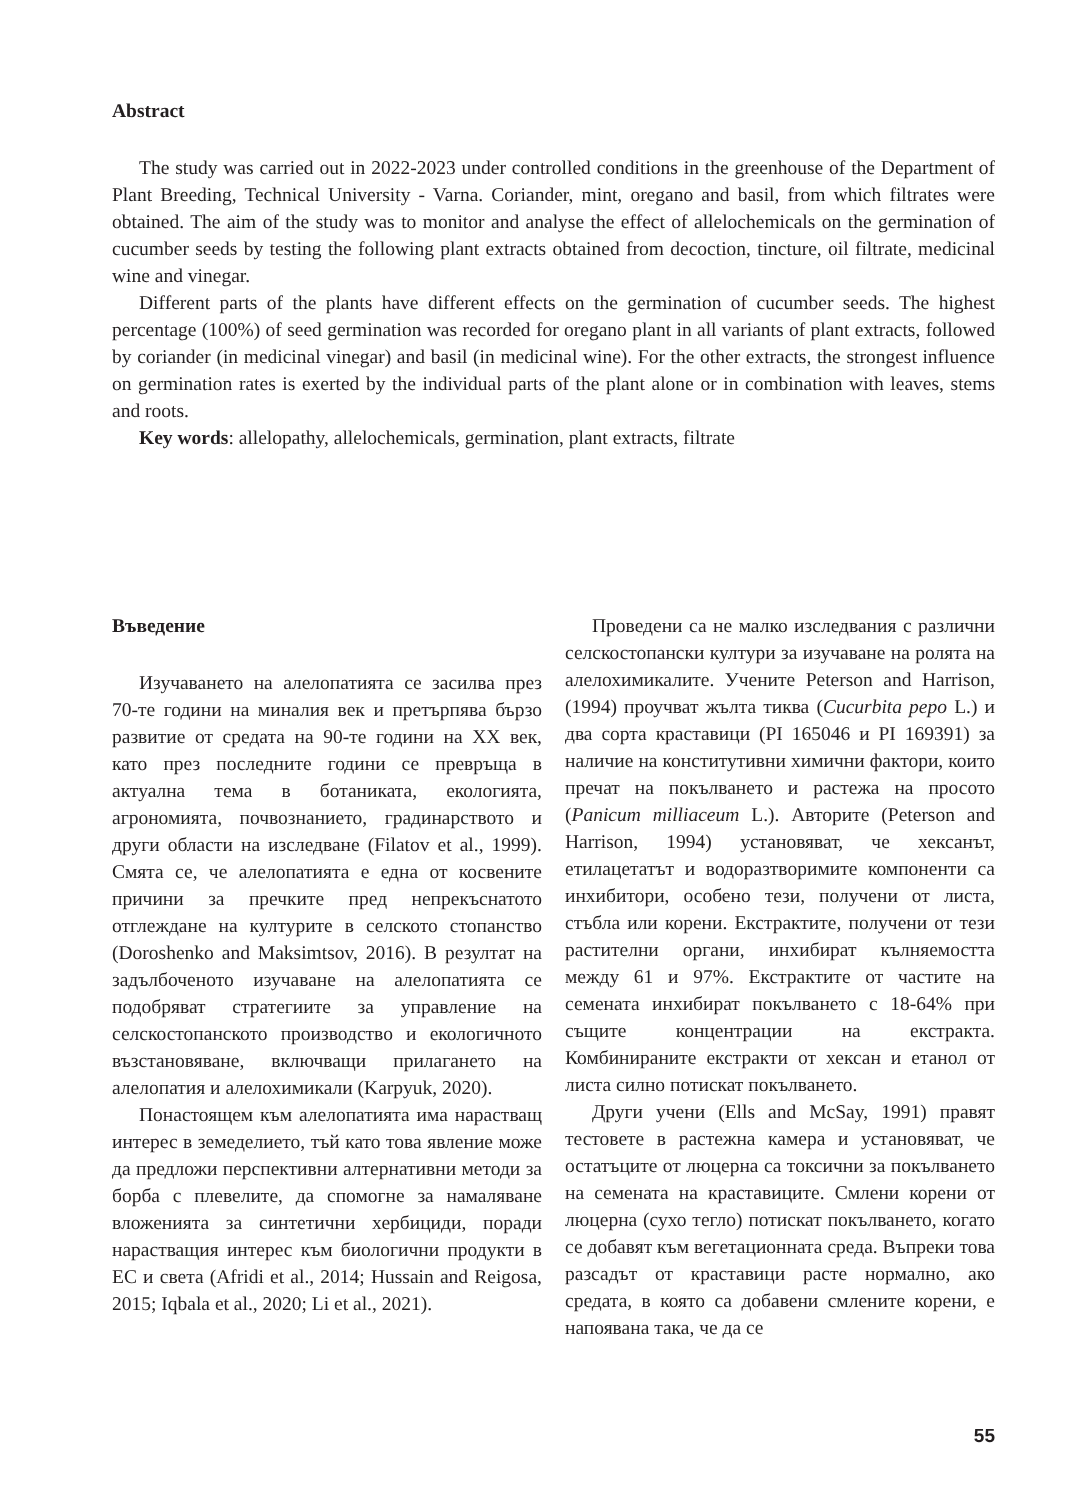Abstract
The study was carried out in 2022-2023 under controlled conditions in the greenhouse of the Department of Plant Breeding, Technical University - Varna. Coriander, mint, oregano and basil, from which filtrates were obtained. The aim of the study was to monitor and analyse the effect of allelochemicals on the germination of cucumber seeds by testing the following plant extracts obtained from decoction, tincture, oil filtrate, medicinal wine and vinegar.
Different parts of the plants have different effects on the germination of cucumber seeds. The highest percentage (100%) of seed germination was recorded for oregano plant in all variants of plant extracts, followed by coriander (in medicinal vinegar) and basil (in medicinal wine). For the other extracts, the strongest influence on germination rates is exerted by the individual parts of the plant alone or in combination with leaves, stems and roots.
Key words: allelopathy, allelochemicals, germination, plant extracts, filtrate
Въведение
Изучаването на алелопатията се засилва през 70-те години на миналия век и претърпява бързо развитие от средата на 90-те години на XX век, като през последните години се превръща в актуална тема в ботаниката, екологията, агрономията, почвознанието, градинарството и други области на изследване (Filatov et al., 1999). Смята се, че алелопатията е една от косвените причини за пречките пред непрекъснатото отглеждане на културите в селското стопанство (Doroshenko and Maksimtsov, 2016). В резултат на задълбоченото изучаване на алелопатията се подобряват стратегиите за управление на селскостопанското производство и екологичното възстановяване, включващи прилагането на алелопатия и алелохимикали (Karpyuk, 2020).
Понастоящем към алелопатията има нарастващ интерес в земеделието, тъй като това явление може да предложи перспективни алтернативни методи за борба с плевелите, да спомогне за намаляване вложенията за синтетични хербициди, поради нарастващия интерес към биологични продукти в ЕС и света (Afridi et al., 2014; Hussain and Reigosa, 2015; Iqbala et al., 2020; Li et al., 2021).
Проведени са не малко изследвания с различни селскостопански култури за изучаване на ролята на алелохимикалите. Учените Peterson and Harrison, (1994) проучват жълта тиква (Cucurbita pepo L.) и два сорта краставици (PI 165046 и PI 169391) за наличие на конститутивни химични фактори, които пречат на покълването и растежа на просото (Panicum milliaceum L.). Авторите (Peterson and Harrison, 1994) установяват, че хексанът, етилацетатът и водоразтворимите компоненти са инхибитори, особено тези, получени от листа, стъбла или корени. Екстрактите, получени от тези растителни органи, инхибират кълняемостта между 61 и 97%. Екстрактите от частите на семената инхибират покълването с 18-64% при същите концентрации на екстракта. Комбинираните екстракти от хексан и етанол от листа силно потискат покълването.
Други учени (Ells and McSay, 1991) правят тестовете в растежна камера и установяват, че остатъците от люцерна са токсични за покълването на семената на краставиците. Смлени корени от люцерна (сухо тегло) потискат покълването, когато се добавят към вегетационната среда. Въпреки това разсадът от краставици расте нормално, ако средата, в която са добавени смлените корени, е напоявана така, че да се
55